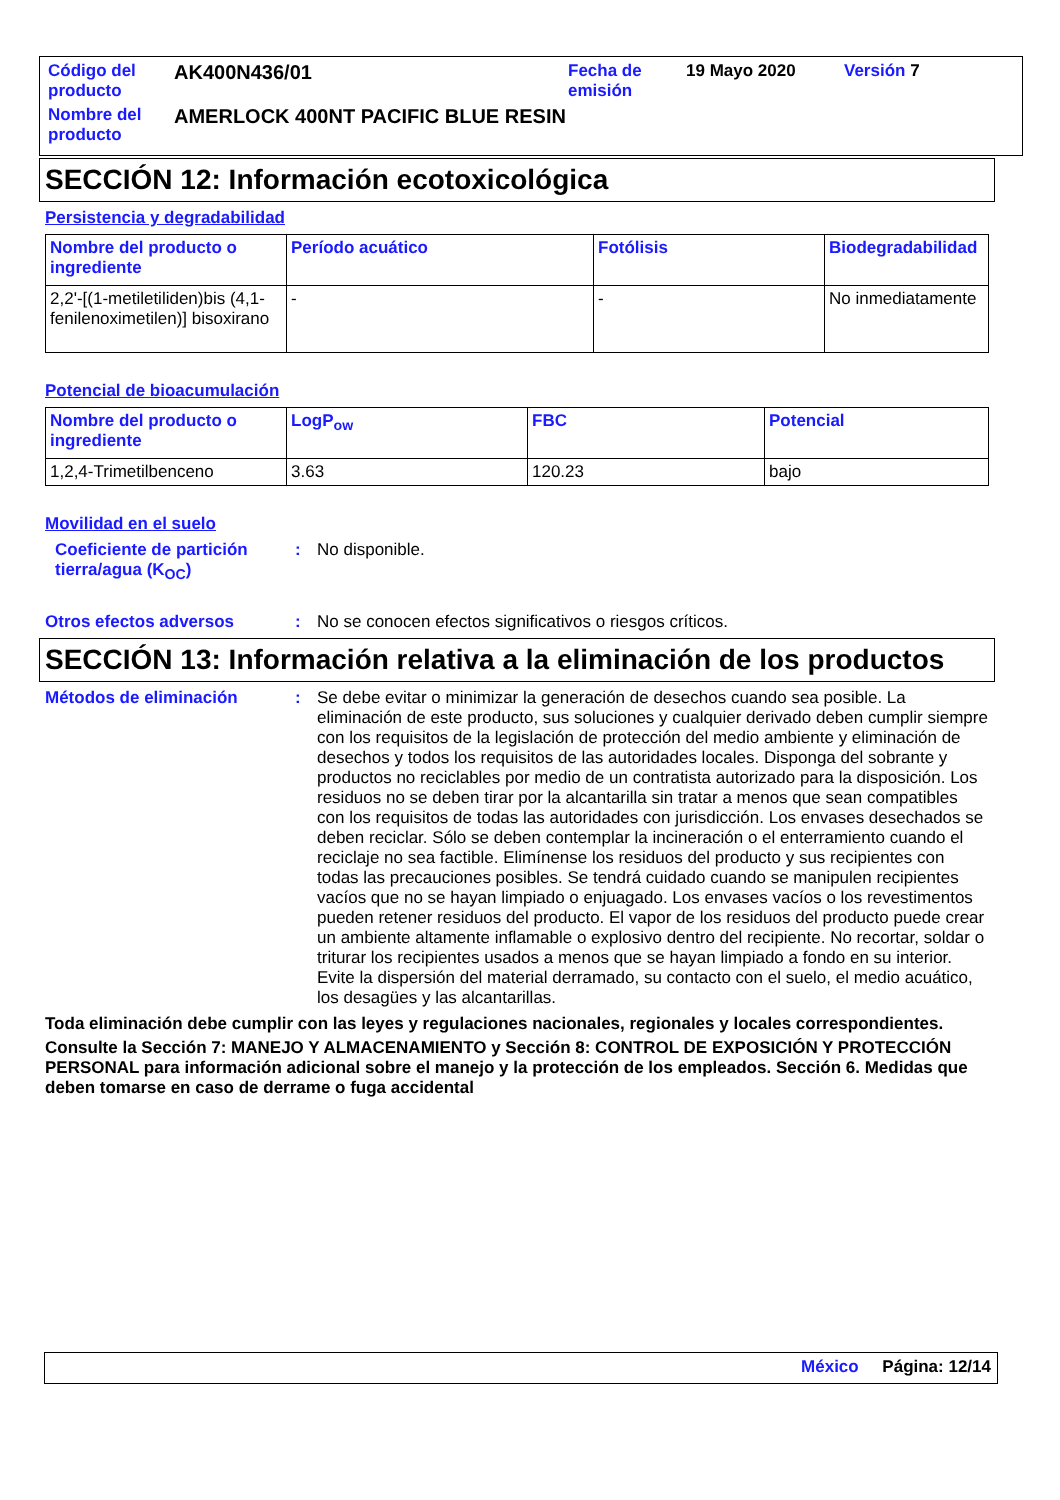| Código del producto | AK400N436/01 | Fecha de emisión | 19 Mayo 2020 | Versión 7 |
| Nombre del producto | AMERLOCK 400NT PACIFIC BLUE RESIN | | | |
SECCIÓN 12: Información ecotoxicológica
Persistencia y degradabilidad
| Nombre del producto o ingrediente | Período acuático | Fotólisis | Biodegradabilidad |
| --- | --- | --- | --- |
| 2,2'-[(1-metiletiliden)bis (4,1-fenilenoximetilen)] bisoxirano | - | - | No inmediatamente |
Potencial de bioacumulación
| Nombre del producto o ingrediente | LogP<sub>ow</sub> | FBC | Potencial |
| --- | --- | --- | --- |
| 1,2,4-Trimetilbenceno | 3.63 | 120.23 | bajo |
Movilidad en el suelo
Coeficiente de partición tierra/agua (K<sub>OC</sub>)
: No disponible.
Otros efectos adversos : No se conocen efectos significativos o riesgos críticos.
SECCIÓN 13: Información relativa a la eliminación de los productos
Métodos de eliminación : Se debe evitar o minimizar la generación de desechos cuando sea posible. La eliminación de este producto, sus soluciones y cualquier derivado deben cumplir siempre con los requisitos de la legislación de protección del medio ambiente y eliminación de desechos y todos los requisitos de las autoridades locales. Disponga del sobrante y productos no reciclables por medio de un contratista autorizado para la disposición. Los residuos no se deben tirar por la alcantarilla sin tratar a menos que sean compatibles con los requisitos de todas las autoridades con jurisdicción. Los envases desechados se deben reciclar. Sólo se deben contemplar la incineración o el enterramiento cuando el reciclaje no sea factible. Elimínense los residuos del producto y sus recipientes con todas las precauciones posibles. Se tendrá cuidado cuando se manipulen recipientes vacíos que no se hayan limpiado o enjuagado. Los envases vacíos o los revestimentos pueden retener residuos del producto. El vapor de los residuos del producto puede crear un ambiente altamente inflamable o explosivo dentro del recipiente. No recortar, soldar o triturar los recipientes usados a menos que se hayan limpiado a fondo en su interior. Evite la dispersión del material derramado, su contacto con el suelo, el medio acuático, los desagües y las alcantarillas.
Toda eliminación debe cumplir con las leyes y regulaciones nacionales, regionales y locales correspondientes.
Consulte la Sección 7: MANEJO Y ALMACENAMIENTO y Sección 8: CONTROL DE EXPOSICIÓN Y PROTECCIÓN PERSONAL para información adicional sobre el manejo y la protección de los empleados. Sección 6. Medidas que deben tomarse en caso de derrame o fuga accidental
México Página: 12/14